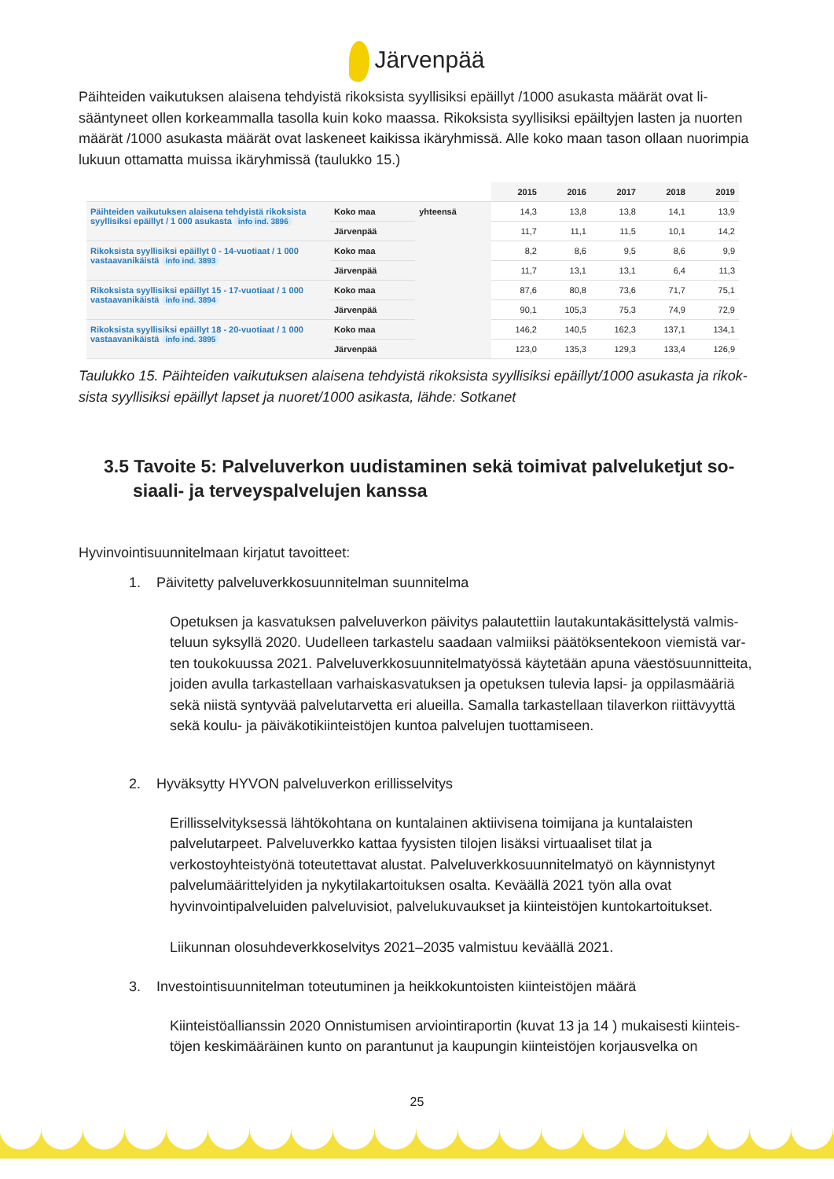Järvenpää
Päihteiden vaikutuksen alaisena tehdyistä rikoksista syyllisiksi epäillyt /1000 asukasta määrät ovat li­sääntyneet ollen korkeammalla tasolla kuin koko maassa. Rikoksista syyllisiksi epäiltyjen lasten ja nuor­ten määrät /1000 asukasta määrät ovat laskeneet kaikissa ikäryhmissä. Alle koko maan tason ollaan nuo­rimpia lukuun ottamatta muissa ikäryhmissä (taulukko 15.)
| | | | 2015 | 2016 | 2017 | 2018 | 2019 |
| Päihteiden vaikutuksen alaisena tehdyistä rikoksista syyllisiksi epäillyt / 1 000 asukasta info ind. 3896 | Koko maa | yhteensä | 14,3 | 13,8 | 13,8 | 14,1 | 13,9 |
| | Järvenpää | | 11,7 | 11,1 | 11,5 | 10,1 | 14,2 |
| Rikoksista syyllisiksi epäillyt 0 - 14-vuotiaat / 1 000 vastaavanikäistä info ind. 3893 | Koko maa | | 8,2 | 8,6 | 9,5 | 8,6 | 9,9 |
| | Järvenpää | | 11,7 | 13,1 | 13,1 | 6,4 | 11,3 |
| Rikoksista syyllisiksi epäillyt 15 - 17-vuotiaat / 1 000 vastaavanikäistä info ind. 3894 | Koko maa | | 87,6 | 80,8 | 73,6 | 71,7 | 75,1 |
| | Järvenpää | | 90,1 | 105,3 | 75,3 | 74,9 | 72,9 |
| Rikoksista syyllisiksi epäillyt 18 - 20-vuotiaat / 1 000 vastaavanikäistä info ind. 3895 | Koko maa | | 146,2 | 140,5 | 162,3 | 137,1 | 134,1 |
| | Järvenpää | | 123,0 | 135,3 | 129,3 | 133,4 | 126,9 |
Taulukko 15. Päihteiden vaikutuksen alaisena tehdyistä rikoksista syyllisiksi epäillyt/1000 asukasta ja rikok­sista syyllisiksi epäillyt lapset ja nuoret/1000 asikasta, lähde: Sotkanet
3.5 Tavoite 5: Palveluverkon uudistaminen sekä toimivat palveluketjut so­siaali- ja terveyspalvelujen kanssa
Hyvinvointisuunnitelmaan kirjatut tavoitteet:
1. Päivitetty palveluverkkosuunnitelman suunnitelma
Opetuksen ja kasvatuksen palveluverkon päivitys palautettiin lautakuntakäsittelystä valmis­teluun syksyllä 2020. Uudelleen tarkastelu saadaan valmiiksi päätöksentekoon viemistä var­ten toukokuussa 2021. Palveluverkkosuunnitelmatyössä käytetään apuna väestösuunnitteita, joiden avulla tarkastellaan varhaiskasvatuksen ja opetuksen tulevia lapsi- ja oppilasmääriä sekä niistä syntyvää palvelutarvetta eri alueilla. Samalla tarkastellaan tilaverkon riittävyyttä sekä koulu- ja päiväkotikiinteistöjen kuntoa palvelujen tuottamiseen.
2. Hyväksytty HYVON palveluverkon erillisselvitys
Erillisselvityksessä lähtökohtana on kuntalainen aktiivisena toimijana ja kuntalaisten palvelutarpeet. Palveluverkko kattaa fyysisten tilojen lisäksi virtuaaliset tilat ja verkostoyhteistyönä toteutettavat alustat. Palveluverkkosuunnitelmatyö on käynnistynyt palvelumäärittelyiden ja nykytilakartoituksen osalta. Keväällä 2021 työn alla ovat hyvinvointipalveluiden palveluvisiot, palvelukuvaukset ja kiinteistöjen kuntokartoitukset.
Liikunnan olosuhdeverkkoselvitys 2021–2035 valmistuu keväällä 2021.
3. Investointisuunnitelman toteutuminen ja heikkokuntoisten kiinteistöjen määrä
Kiinteistöallianssin 2020 Onnistumisen arviointiraportin (kuvat 13 ja 14 ) mukaisesti kiinteis­töjen keskimääräinen kunto on parantunut ja kaupungin kiinteistöjen korjausvelka on
25